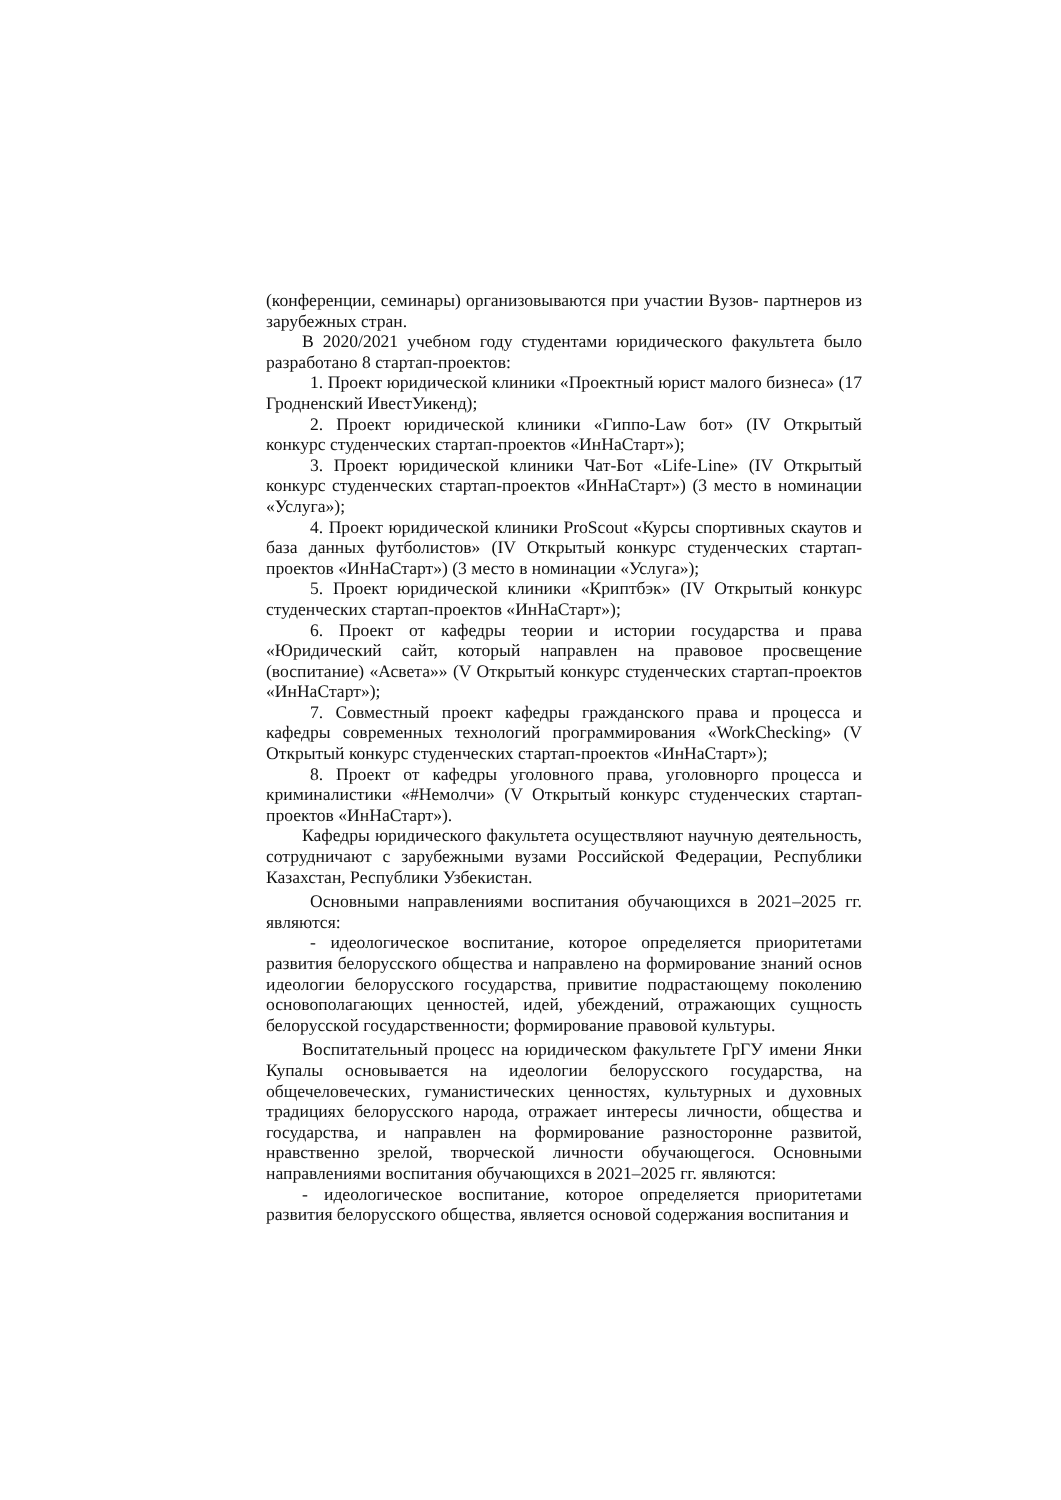(конференции, семинары) организовываются при участии Вузов- партнеров из зарубежных стран.
В 2020/2021 учебном году студентами юридического факультета было разработано 8 стартап-проектов:
1. Проект юридической клиники «Проектный юрист малого бизнеса» (17 Гродненский ИвестУикенд);
2. Проект юридической клиники «Гиппо-Law бот» (IV Открытый конкурс студенческих стартап-проектов «ИнНаСтарт»);
3. Проект юридической клиники Чат-Бот «Life-Line» (IV Открытый конкурс студенческих стартап-проектов «ИнНаСтарт») (3 место в номинации «Услуга»);
4. Проект юридической клиники ProScout «Курсы спортивных скаутов и база данных футболистов» (IV Открытый конкурс студенческих стартап-проектов «ИнНаСтарт») (3 место в номинации «Услуга»);
5. Проект юридической клиники «Криптбэк» (IV Открытый конкурс студенческих стартап-проектов «ИнНаСтарт»);
6. Проект от кафедры теории и истории государства и права «Юридический сайт, который направлен на правовое просвещение (воспитание) «Асвета»» (V Открытый конкурс студенческих стартап-проектов «ИнНаСтарт»);
7. Совместный проект кафедры гражданского права и процесса и кафедры современных технологий программирования «WorkChecking» (V Открытый конкурс студенческих стартап-проектов «ИнНаСтарт»);
8. Проект от кафедры уголовного права, уголовнорго процесса и криминалистики «#Немолчи» (V Открытый конкурс студенческих стартап-проектов «ИнНаСтарт»).
Кафедры юридического факультета осуществляют научную деятельность, сотрудничают с зарубежными вузами Российской Федерации, Республики Казахстан, Республики Узбекистан.
Основными направлениями воспитания обучающихся в 2021–2025 гг. являются:
- идеологическое воспитание, которое определяется приоритетами развития белорусского общества и направлено на формирование знаний основ идеологии белорусского государства, привитие подрастающему поколению основополагающих ценностей, идей, убеждений, отражающих сущность белорусской государственности; формирование правовой культуры.
Воспитательный процесс на юридическом факультете ГрГУ имени Янки Купалы основывается на идеологии белорусского государства, на общечеловеческих, гуманистических ценностях, культурных и духовных традициях белорусского народа, отражает интересы личности, общества и государства, и направлен на формирование разносторонне развитой, нравственно зрелой, творческой личности обучающегося. Основными направлениями воспитания обучающихся в 2021–2025 гг. являются:
- идеологическое воспитание, которое определяется приоритетами развития белорусского общества, является основой содержания воспитания и